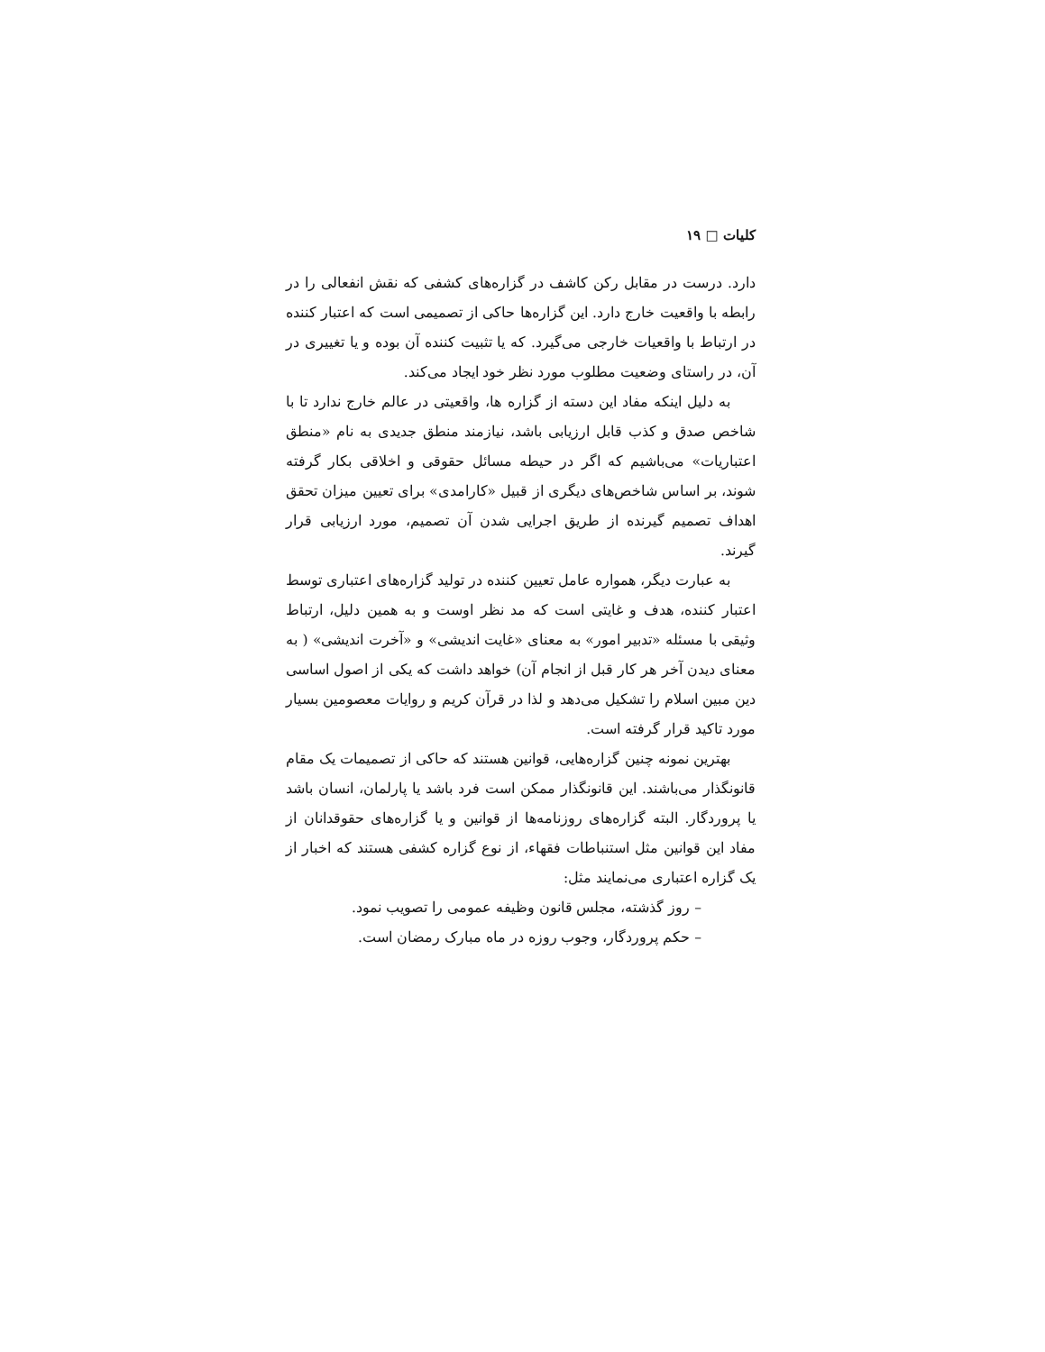کلیات □ ۱۹
دارد. درست در مقابل رکن کاشف در گزاره‌های کشفی که نقش انفعالی را در رابطه با واقعیت خارج دارد. این گزاره‌ها حاکی از تصمیمی است که اعتبار کننده در ارتباط با واقعیات خارجی می‌گیرد. که یا تثبیت کننده آن بوده و یا تغییری در آن، در راستای وضعیت مطلوب مورد نظر خود ایجاد می‌کند.
به دلیل اینکه مفاد این دسته از گزاره ها، واقعیتی در عالم خارج ندارد تا با شاخص صدق و کذب قابل ارزیابی باشد، نیازمند منطق جدیدی به نام «منطق اعتباریات» می‌باشیم که اگر در حیطه مسائل حقوقی و اخلاقی بکار گرفته شوند، بر اساس شاخص‌های دیگری از قبیل «کارامدی» برای تعیین میزان تحقق اهداف تصمیم گیرنده از طریق اجرایی شدن آن تصمیم، مورد ارزیابی قرار گیرند.
به عبارت دیگر، همواره عامل تعیین کننده در تولید گزاره‌های اعتباری توسط اعتبار کننده، هدف و غایتی است که مد نظر اوست و به همین دلیل، ارتباط وثیقی با مسئله «تدبیر امور» به معنای «غایت اندیشی» و «آخرت اندیشی» ( به معنای دیدن آخر هر کار قبل از انجام آن) خواهد داشت که یکی از اصول اساسی دین مبین اسلام را تشکیل می‌دهد و لذا در قرآن کریم و روایات معصومین بسیار مورد تاکید قرار گرفته است.
بهترین نمونه چنین گزاره‌هایی، قوانین هستند که حاکی از تصمیمات یک مقام قانونگذار می‌باشند. این قانونگذار ممکن است فرد باشد یا پارلمان، انسان باشد یا پروردگار. البته گزاره‌های روزنامه‌ها از قوانین و یا گزاره‌های حقوقدانان از مفاد این قوانین مثل استنباطات فقهاء، از نوع گزاره کشفی هستند که اخبار از یک گزاره اعتباری می‌نمایند مثل:
– روز گذشته، مجلس قانون وظیفه عمومی را تصویب نمود.
– حکم پروردگار، وجوب روزه در ماه مبارک رمضان است.